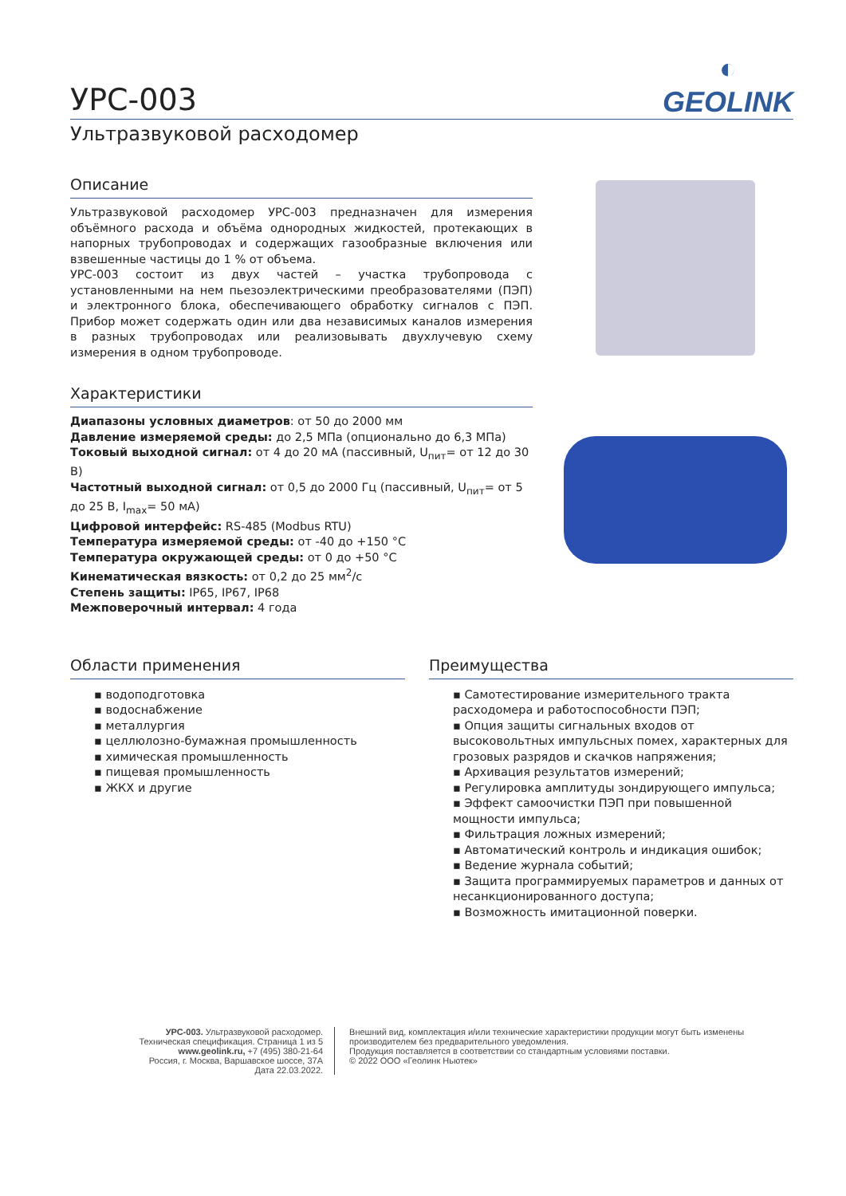УРС-003
◐
GEOLINK
Ультразвуковой расходомер
Описание
Ультразвуковой расходомер УРС-003 предназначен для измерения объёмного расхода и объёма однородных жидкостей, протекающих в напорных трубопроводах и содержащих газообразные включения или взвешенные частицы до 1 % от объема.
УРС-003 состоит из двух частей – участка трубопровода с установленными на нем пьезоэлектрическими преобразователями (ПЭП) и электронного блока, обеспечивающего обработку сигналов с ПЭП. Прибор может содержать один или два независимых каналов измерения в разных трубопроводах или реализовывать двухлучевую схему измерения в одном трубопроводе.
Характеристики
Диапазоны условных диаметров: от 50 до 2000 мм
Давление измеряемой среды: до 2,5 МПа (опционально до 6,3 МПа)
Токовый выходной сигнал: от 4 до 20 мА (пассивный, U<sub>пит</sub>= от 12 до 30 В)
Частотный выходной сигнал: от 0,5 до 2000 Гц (пассивный, U<sub>пит</sub>= от 5 до 25 В, I<sub>max</sub>= 50 мА)
Цифровой интерфейс: RS-485 (Modbus RTU)
Температура измеряемой среды: от -40 до +150 °C
Температура окружающей среды: от 0 до +50 °C
Кинематическая вязкость: от 0,2 до 25 мм<sup>2</sup>/с
Степень защиты: IP65, IP67, IP68
Межповерочный интервал: 4 года
Области применения
▪ водоподготовка
▪ водоснабжение
▪ металлургия
▪ целлюлозно-бумажная промышленность
▪ химическая промышленность
▪ пищевая промышленность
▪ ЖКХ и другие
Преимущества
▪ Самотестирование измерительного тракта расходомера и работоспособности ПЭП;
▪ Опция защиты сигнальных входов от высоковольтных импульсных помех, характерных для грозовых разрядов и скачков напряжения;
▪ Архивация результатов измерений;
▪ Регулировка амплитуды зондирующего импульса;
▪ Эффект самоочистки ПЭП при повышенной мощности импульса;
▪ Фильтрация ложных измерений;
▪ Автоматический контроль и индикация ошибок;
▪ Ведение журнала событий;
▪ Защита программируемых параметров и данных от несанкционированного доступа;
▪ Возможность имитационной поверки.
УРС-003. Ультразвуковой расходомер. Техническая спецификация. Страница 1 из 5
www.geolink.ru, +7 (495) 380-21-64
Россия, г. Москва, Варшавское шоссе, 37А
Дата 22.03.2022.
Внешний вид, комплектация и/или технические характеристики продукции могут быть изменены производителем без предварительного уведомления.
Продукция поставляется в соответствии со стандартным условиями поставки.
© 2022 ООО «Геолинк Ньютек»